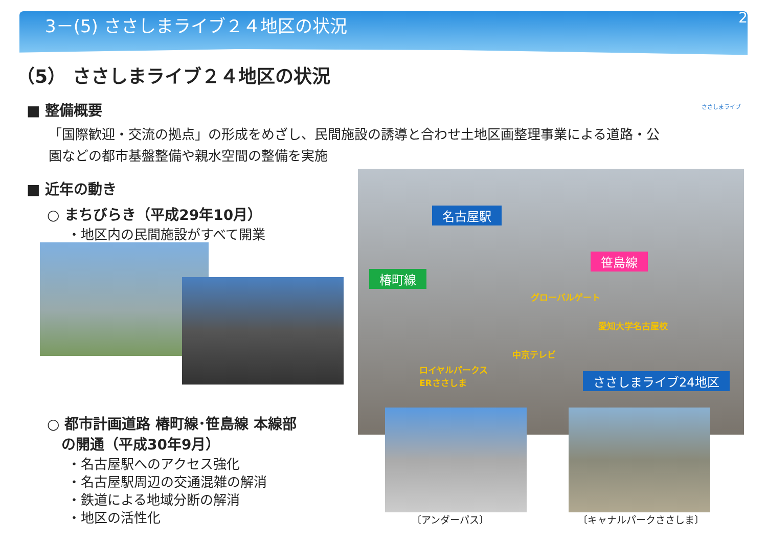3－(5) ささしまライブ２４地区の状況 25
（5） ささしまライブ２４地区の状況
■ 整備概要
「国際歓迎・交流の拠点」の形成をめざし、民間施設の誘導と合わせ土地区画整理事業による道路・公園などの都市基盤整備や親水空間の整備を実施
■ 近年の動き
○ まちびらき（平成29年10月）
・地区内の民間施設がすべて開業
○ 都市計画道路 椿町線･笹島線 本線部
　の開通（平成30年9月）
・名古屋駅へのアクセス強化
・名古屋駅周辺の交通混雑の解消
・鉄道による地域分断の解消
・地区の活性化
ささしまライブ
名古屋駅
笹島線
椿町線
グローバルゲート
愛知大学名古屋校
中京テレビ
ロイヤルパークス
ERささしま
ささしまライブ24地区
〔アンダーパス〕 〔キャナルパークささしま〕